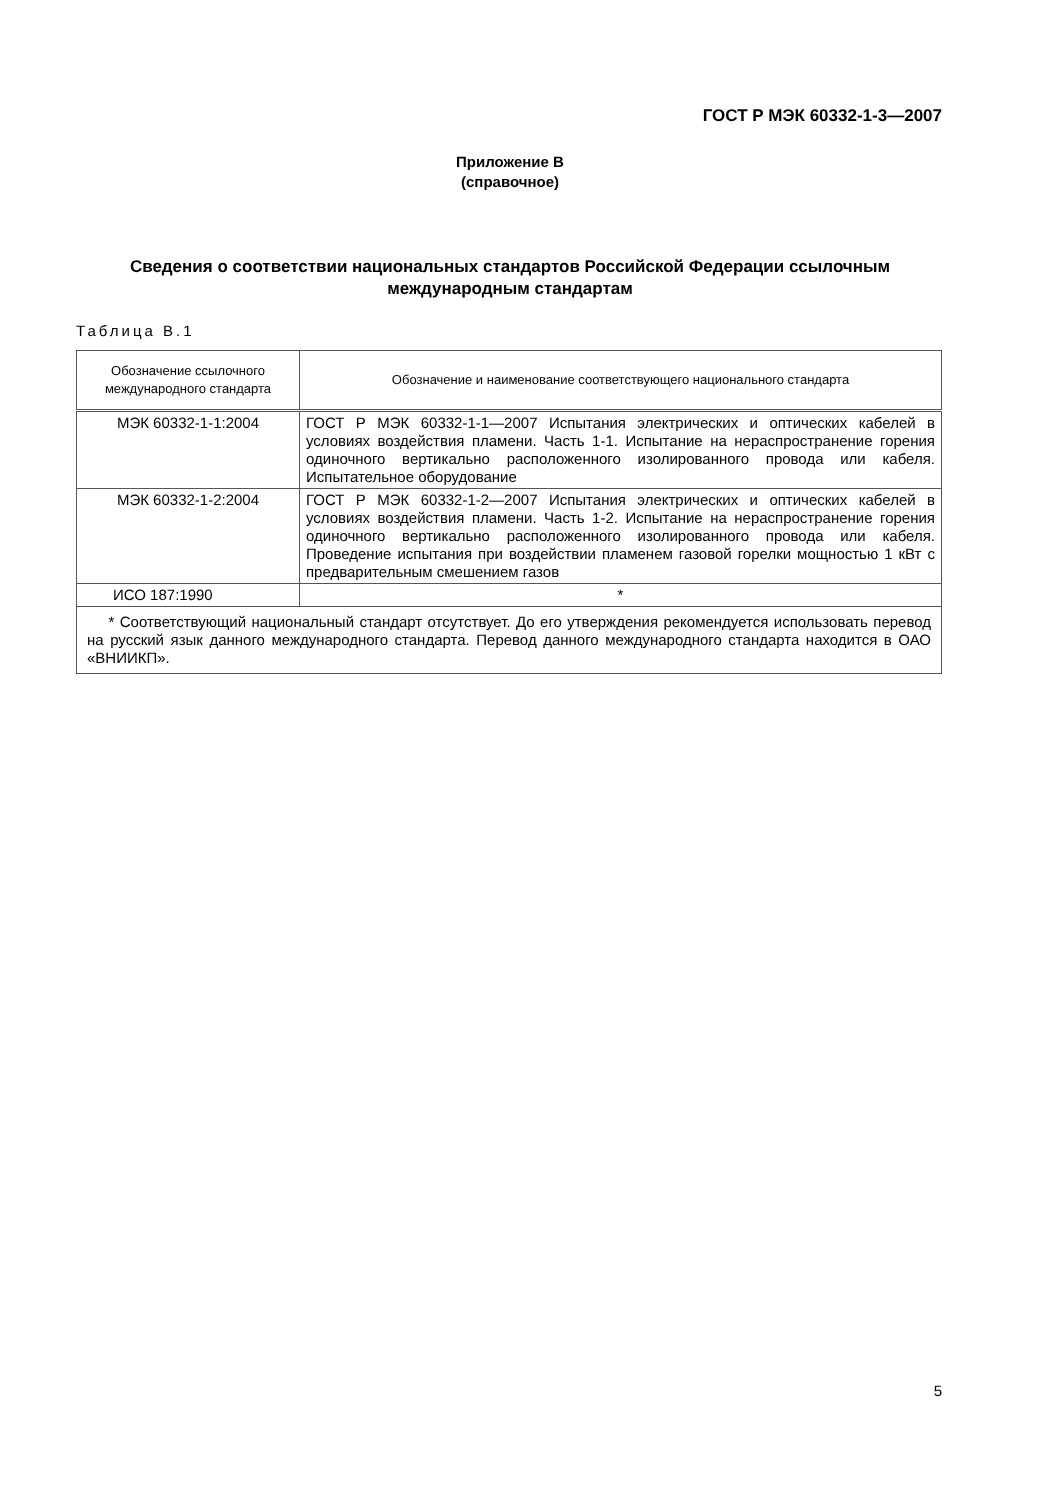ГОСТ Р МЭК 60332-1-3—2007
Приложение В
(справочное)
Сведения о соответствии национальных стандартов Российской Федерации ссылочным международным стандартам
Таблица В.1
| Обозначение ссылочного международного стандарта | Обозначение и наименование соответствующего национального стандарта |
| --- | --- |
| МЭК 60332-1-1:2004 | ГОСТ Р МЭК 60332-1-1—2007 Испытания электрических и оптических кабелей в условиях воздействия пламени. Часть 1-1. Испытание на нераспространение горения одиночного вертикально расположенного изолированного провода или кабеля. Испытательное оборудование |
| МЭК 60332-1-2:2004 | ГОСТ Р МЭК 60332-1-2—2007 Испытания электрических и оптических кабелей в условиях воздействия пламени. Часть 1-2. Испытание на нераспространение горения одиночного вертикально расположенного изолированного провода или кабеля. Проведение испытания при воздействии пламенем газовой горелки мощностью 1 кВт с предварительным смешением газов |
| ИСО 187:1990 | * |
| * Соответствующий национальный стандарт отсутствует. До его утверждения рекомендуется использовать перевод на русский язык данного международного стандарта. Перевод данного международного стандарта находится в ОАО «ВНИИКП». | |
5